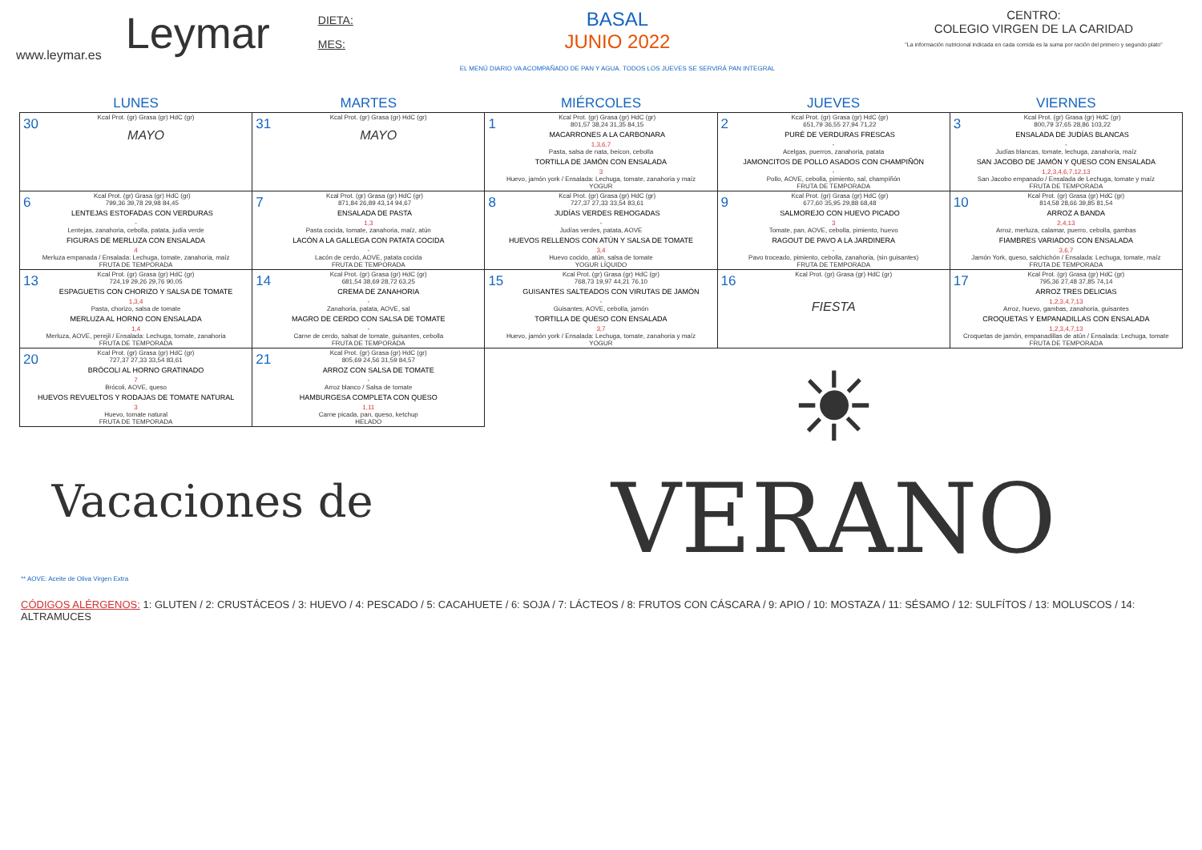www.leymar.es
Leymar
DIETA:
MES:
BASAL
JUNIO 2022
EL MENÚ DIARIO VA ACOMPAÑADO DE PAN Y AGUA. TODOS LOS JUEVES SE SERVIRÁ PAN INTEGRAL
CENTRO:
COLEGIO VIRGEN DE LA CARIDAD
"La información nutricional indicada en cada comida es la suma por ración del primero y segundo plato"
| LUNES | MARTES | MIÉRCOLES | JUEVES | VIERNES |
| --- | --- | --- | --- | --- |
| 30 Kcal Prot. (gr) Grasa (gr) HdC (gr) MAYO | 31 Kcal Prot. (gr) Grasa (gr) HdC (gr) MAYO | 1 Kcal Prot. (gr) Grasa (gr) HdC (gr) 801,57 38,24 31,35 84,15 MACARRONES A LA CARBONARA 1,3,6,7 Pasta, salsa de nata, beicon, cebolla TORTILLA DE JAMÓN CON ENSALADA 3 Huevo, jamón york / Ensalada: Lechuga, tomate, zanahoria y maíz YOGUR | 2 Kcal Prot. (gr) Grasa (gr) HdC (gr) 651,79 36,55 27,94 71,22 PURÉ DE VERDURAS FRESCAS - Acelgas, puerros, zanahoria, patata JAMONCITOS DE POLLO ASADOS CON CHAMPIÑÓN - Pollo, AOVE, cebolla, pimiento, sal, champiñón FRUTA DE TEMPORADA | 3 Kcal Prot. (gr) Grasa (gr) HdC (gr) 800,79 37,65 28,86 103,22 ENSALADA DE JUDÍAS BLANCAS - Judías blancas, tomate, lechuga, zanahoria, maíz SAN JACOBO DE JAMÓN Y QUESO CON ENSALADA 1,2,3,4,6,7,12,13 San Jacobo empanado / Ensalada de Lechuga, tomate y maíz FRUTA DE TEMPORADA |
| 6 Kcal Prot. (gr) Grasa (gr) HdC (gr) 799,36 39,78 29,98 84,45 LENTEJAS ESTOFADAS CON VERDURAS - Lentejas, zanahoria, cebolla, patata, judía verde FIGURAS DE MERLUZA CON ENSALADA 4 Merluza empanada / Ensalada: Lechuga, tomate, zanahoria, maíz FRUTA DE TEMPORADA | 7 Kcal Prot. (gr) Grasa (gr) HdC (gr) 871,84 26,89 43,14 94,67 ENSALADA DE PASTA 1,3 Pasta cocida, tomate, zanahoria, maíz, atún LACÓN A LA GALLEGA CON PATATA COCIDA - Lacón de cerdo, AOVE, patata cocida FRUTA DE TEMPORADA | 8 Kcal Prot. (gr) Grasa (gr) HdC (gr) 727,37 27,33 33,54 83,61 JUDÍAS VERDES REHOGADAS - Judías verdes, patata, AOVE HUEVOS RELLENOS CON ATÚN Y SALSA DE TOMATE 3,4 Huevo cocido, atún, salsa de tomate YOGUR LÍQUIDO | 9 Kcal Prot. (gr) Grasa (gr) HdC (gr) 677,60 35,95 29,88 68,48 SALMOREJO CON HUEVO PICADO 3 Tomate, pan, AOVE, cebolla, pimiento, huevo RAGOUT DE PAVO A LA JARDINERA - Pavo troceado, pimiento, cebolla, zanahoria, (sin guisantes) FRUTA DE TEMPORADA | 10 Kcal Prot. (gr) Grasa (gr) HdC (gr) 814,58 28,66 39,85 81,54 ARROZ A BANDA 2,4,13 Arroz, merluza, calamar, puerro, cebolla, gambas FIAMBRES VARIADOS CON ENSALADA 3,6,7 Jamón York, queso, salchichón / Ensalada: Lechuga, tomate, maíz FRUTA DE TEMPORADA |
| 13 Kcal Prot. (gr) Grasa (gr) HdC (gr) 724,19 29,26 29,76 90,05 ESPAGUETIS CON CHORIZO Y SALSA DE TOMATE 1,3,4 Pasta, chorizo, salsa de tomate MERLUZA AL HORNO CON ENSALADA 1,4 Merluza, AOVE, perejil / Ensalada: Lechuga, tomate, zanahoria FRUTA DE TEMPORADA | 14 Kcal Prot. (gr) Grasa (gr) HdC (gr) 681,54 38,69 28,72 63,25 CREMA DE ZANAHORIA - Zanahoria, patata, AOVE, sal MAGRO DE CERDO CON SALSA DE TOMATE - Carne de cerdo, salsat de tomate, guisantes, cebolla FRUTA DE TEMPORADA | 15 Kcal Prot. (gr) Grasa (gr) HdC (gr) 768,73 19,97 44,21 76,10 GUISANTES SALTEADOS CON VIRUTAS DE JAMÓN - Guisantes, AOVE, cebolla, jamón TORTILLA DE QUESO CON ENSALADA 3,7 Huevo, jamón york / Ensalada: Lechuga, tomate, zanahoria y maíz YOGUR | 16 Kcal Prot. (gr) Grasa (gr) HdC (gr) FIESTA | 17 Kcal Prot. (gr) Grasa (gr) HdC (gr) 795,36 27,48 37,85 74,14 ARROZ TRES DELICIAS 1,2,3,4,7,13 Arroz, huevo, gambas, zanahoria, guisantes CROQUETAS Y EMPANADILLAS CON ENSALADA 1,2,3,4,7,13 Croquetas de jamón, empanadillas de atún / Ensalada: Lechuga, tomate FRUTA DE TEMPORADA |
| 20 Kcal Prot. (gr) Grasa (gr) HdC (gr) 727,37 27,33 33,54 83,61 BRÓCOLI AL HORNO GRATINADO 7 Brócoli, AOVE, queso HUEVOS REVUELTOS Y RODAJAS DE TOMATE NATURAL 3 Huevo, tomate natural FRUTA DE TEMPORADA | 21 Kcal Prot. (gr) Grasa (gr) HdC (gr) 805,69 24,56 31,59 84,57 ARROZ CON SALSA DE TOMATE - Arroz blanco / Salsa de tomate HAMBURGESA COMPLETA CON QUESO 1,11 Carne picada, pan, queso, ketchup HELADO | ☀ VERANO | | |
| Vacaciones de | | | | |
** AOVE: Aceite de Oliva Virgen Extra
CÓDIGOS ALÉRGENOS: 1: GLUTEN / 2: CRUSTÁCEOS / 3: HUEVO / 4: PESCADO / 5: CACAHUETE / 6: SOJA / 7: LÁCTEOS / 8: FRUTOS CON CÁSCARA / 9: APIO / 10: MOSTAZA / 11: SÉSAMO / 12: SULFÍTOS / 13: MOLUSCOS / 14: ALTRAMUCES